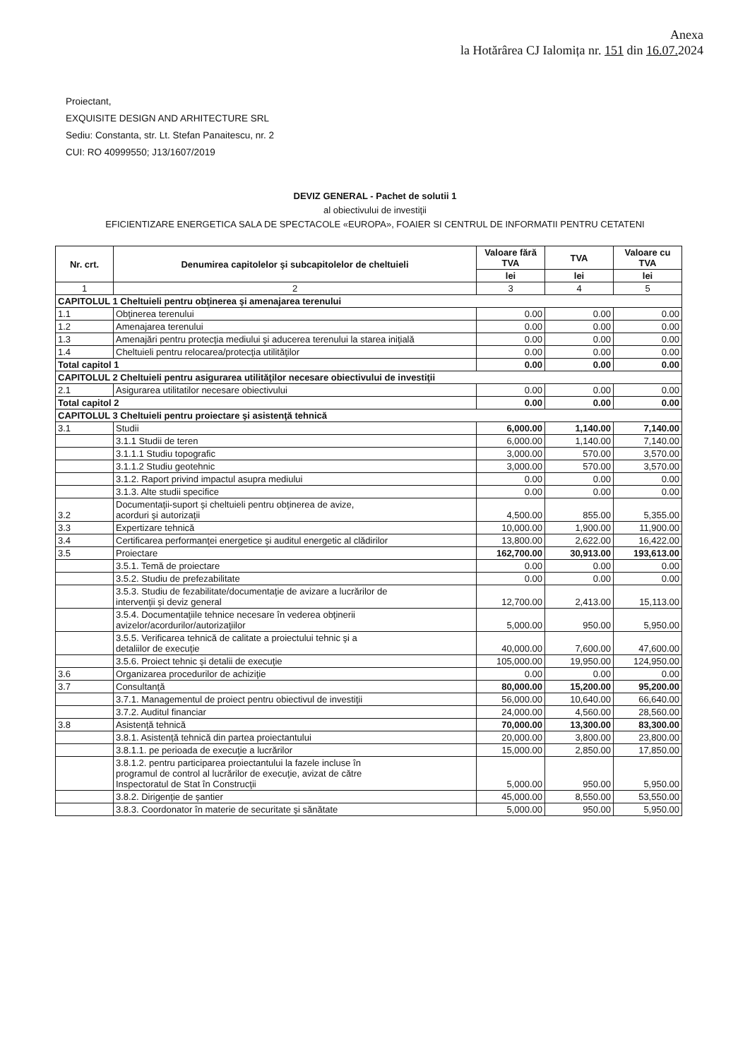Anexa
la Hotărârea CJ Ialomița nr. 151 din 16.07. 2024
Proiectant,
EXQUISITE DESIGN AND ARHITECTURE SRL
Sediu: Constanta, str. Lt. Stefan Panaitescu, nr. 2
CUI: RO 40999550; J13/1607/2019
DEVIZ GENERAL - Pachet de solutii 1
al obiectivului de investiţii
EFICIENTIZARE ENERGETICA SALA DE SPECTACOLE «EUROPA», FOAIER SI CENTRUL DE INFORMATII PENTRU CETATENI
| Nr. crt. | Denumirea capitolelor şi subcapitolelor de cheltuieli | Valoare fără TVA | TVA | Valoare cu TVA |
| --- | --- | --- | --- | --- |
| | | lei | lei | lei |
| 1 | 2 | 3 | 4 | 5 |
| CAPITOLUL 1 Cheltuieli pentru obţinerea şi amenajarea terenului | | | | |
| 1.1 | Obţinerea terenului | 0.00 | 0.00 | 0.00 |
| 1.2 | Amenajarea terenului | 0.00 | 0.00 | 0.00 |
| 1.3 | Amenajări pentru protecţia mediului şi aducerea terenului la starea iniţială | 0.00 | 0.00 | 0.00 |
| 1.4 | Cheltuieli pentru relocarea/protecţia utilităţilor | 0.00 | 0.00 | 0.00 |
| Total capitol 1 | | 0.00 | 0.00 | 0.00 |
| CAPITOLUL 2 Cheltuieli pentru asigurarea utilităţilor necesare obiectivului de investiţii | | | | |
| 2.1 | Asigurarea utilitatilor necesare obiectivului | 0.00 | 0.00 | 0.00 |
| Total capitol 2 | | 0.00 | 0.00 | 0.00 |
| CAPITOLUL 3 Cheltuieli pentru proiectare şi asistenţă tehnică | | | | |
| 3.1 | Studii | 6,000.00 | 1,140.00 | 7,140.00 |
| | 3.1.1 Studii de teren | 6,000.00 | 1,140.00 | 7,140.00 |
| | 3.1.1.1 Studiu topografic | 3,000.00 | 570.00 | 3,570.00 |
| | 3.1.1.2 Studiu geotehnic | 3,000.00 | 570.00 | 3,570.00 |
| | 3.1.2. Raport privind impactul asupra mediului | 0.00 | 0.00 | 0.00 |
| | 3.1.3. Alte studii specifice | 0.00 | 0.00 | 0.00 |
| 3.2 | Documentaţii-suport şi cheltuieli pentru obţinerea de avize, acorduri şi autorizaţii | 4,500.00 | 855.00 | 5,355.00 |
| 3.3 | Expertizare tehnică | 10,000.00 | 1,900.00 | 11,900.00 |
| 3.4 | Certificarea performanţei energetice şi auditul energetic al clădirilor | 13,800.00 | 2,622.00 | 16,422.00 |
| 3.5 | Proiectare | 162,700.00 | 30,913.00 | 193,613.00 |
| | 3.5.1. Temă de proiectare | 0.00 | 0.00 | 0.00 |
| | 3.5.2. Studiu de prefezabilitate | 0.00 | 0.00 | 0.00 |
| | 3.5.3. Studiu de fezabilitate/documentaţie de avizare a lucrărilor de intervenţii şi deviz general | 12,700.00 | 2,413.00 | 15,113.00 |
| | 3.5.4. Documentaţiile tehnice necesare în vederea obţinerii avizelor/acordurilor/autorizaţiilor | 5,000.00 | 950.00 | 5,950.00 |
| | 3.5.5. Verificarea tehnică de calitate a proiectului tehnic şi a detaliilor de execuţie | 40,000.00 | 7,600.00 | 47,600.00 |
| | 3.5.6. Proiect tehnic şi detalii de execuţie | 105,000.00 | 19,950.00 | 124,950.00 |
| 3.6 | Organizarea procedurilor de achiziţie | 0.00 | 0.00 | 0.00 |
| 3.7 | Consultanţă | 80,000.00 | 15,200.00 | 95,200.00 |
| | 3.7.1. Managementul de proiect pentru obiectivul de investiţii | 56,000.00 | 10,640.00 | 66,640.00 |
| | 3.7.2. Auditul financiar | 24,000.00 | 4,560.00 | 28,560.00 |
| 3.8 | Asistenţă tehnică | 70,000.00 | 13,300.00 | 83,300.00 |
| | 3.8.1. Asistenţă tehnică din partea proiectantului | 20,000.00 | 3,800.00 | 23,800.00 |
| | 3.8.1.1. pe perioada de execuţie a lucrărilor | 15,000.00 | 2,850.00 | 17,850.00 |
| | 3.8.1.2. pentru participarea proiectantului la fazele incluse în programul de control al lucrărilor de execuţie, avizat de către Inspectoratul de Stat în Construcţii | 5,000.00 | 950.00 | 5,950.00 |
| | 3.8.2. Dirigenţie de şantier | 45,000.00 | 8,550.00 | 53,550.00 |
| | 3.8.3. Coordonator în materie de securitate şi sănătate | 5,000.00 | 950.00 | 5,950.00 |